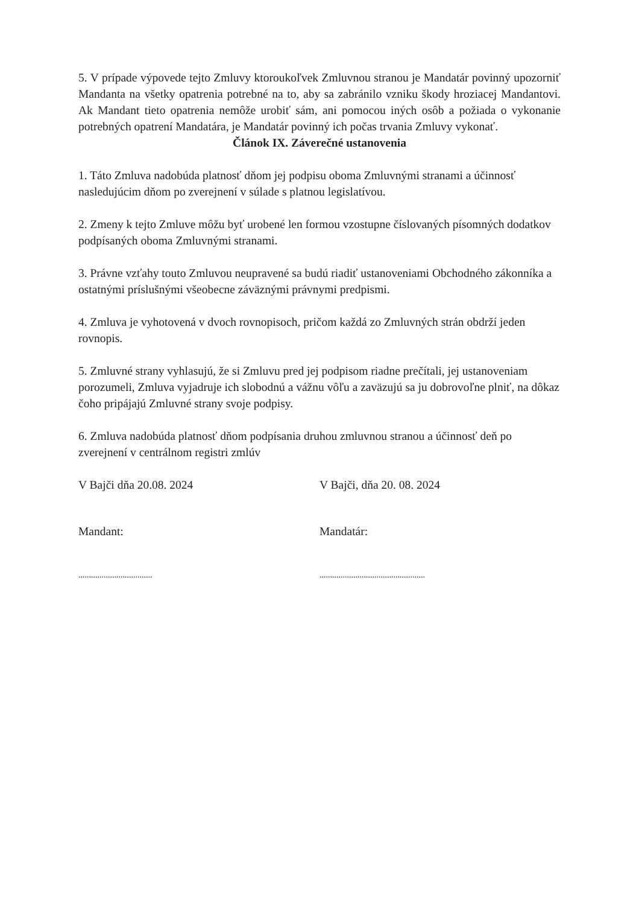5. V prípade výpovede tejto Zmluvy ktoroukoľvek Zmluvnou stranou je Mandatár povinný upozorniť Mandanta na všetky opatrenia potrebné na to, aby sa zabránilo vzniku škody hroziacej Mandantovi. Ak Mandant tieto opatrenia nemôže urobiť sám, ani pomocou iných osôb a požiada o vykonanie potrebných opatrení Mandatára, je Mandatár povinný ich počas trvania Zmluvy vykonať.
Článok IX. Záverečné ustanovenia
1. Táto Zmluva nadobúda platnosť dňom jej podpisu oboma Zmluvnými stranami a účinnosť nasledujúcim dňom po zverejnení v súlade s platnou legislatívou.
2. Zmeny k tejto Zmluve môžu byť urobené len formou vzostupne číslovaných písomných dodatkov podpísaných oboma Zmluvnými stranami.
3. Právne vzťahy touto Zmluvou neupravené sa budú riadiť ustanoveniami Obchodného zákonníka a ostatnými príslušnými všeobecne záväznými právnymi predpismi.
4. Zmluva je vyhotovená v dvoch rovnopisoch, pričom každá zo Zmluvných strán obdrží jeden rovnopis.
5. Zmluvné strany vyhlasujú, že si Zmluvu pred jej podpisom riadne prečítali, jej ustanoveniam porozumeli, Zmluva vyjadruje ich slobodnú a vážnu vôľu a zaväzujú sa ju dobrovoľne plniť, na dôkaz čoho pripájajú Zmluvné strany svoje podpisy.
6. Zmluva nadobúda platnosť dňom podpísania druhou zmluvnou stranou a účinnosť deň po zverejnení v centrálnom registri zmlúv
V Bajči dňa 20.08. 2024 V Bajči, dňa 20. 08. 2024
Mandant: Mandatár:
................................... ..................................................